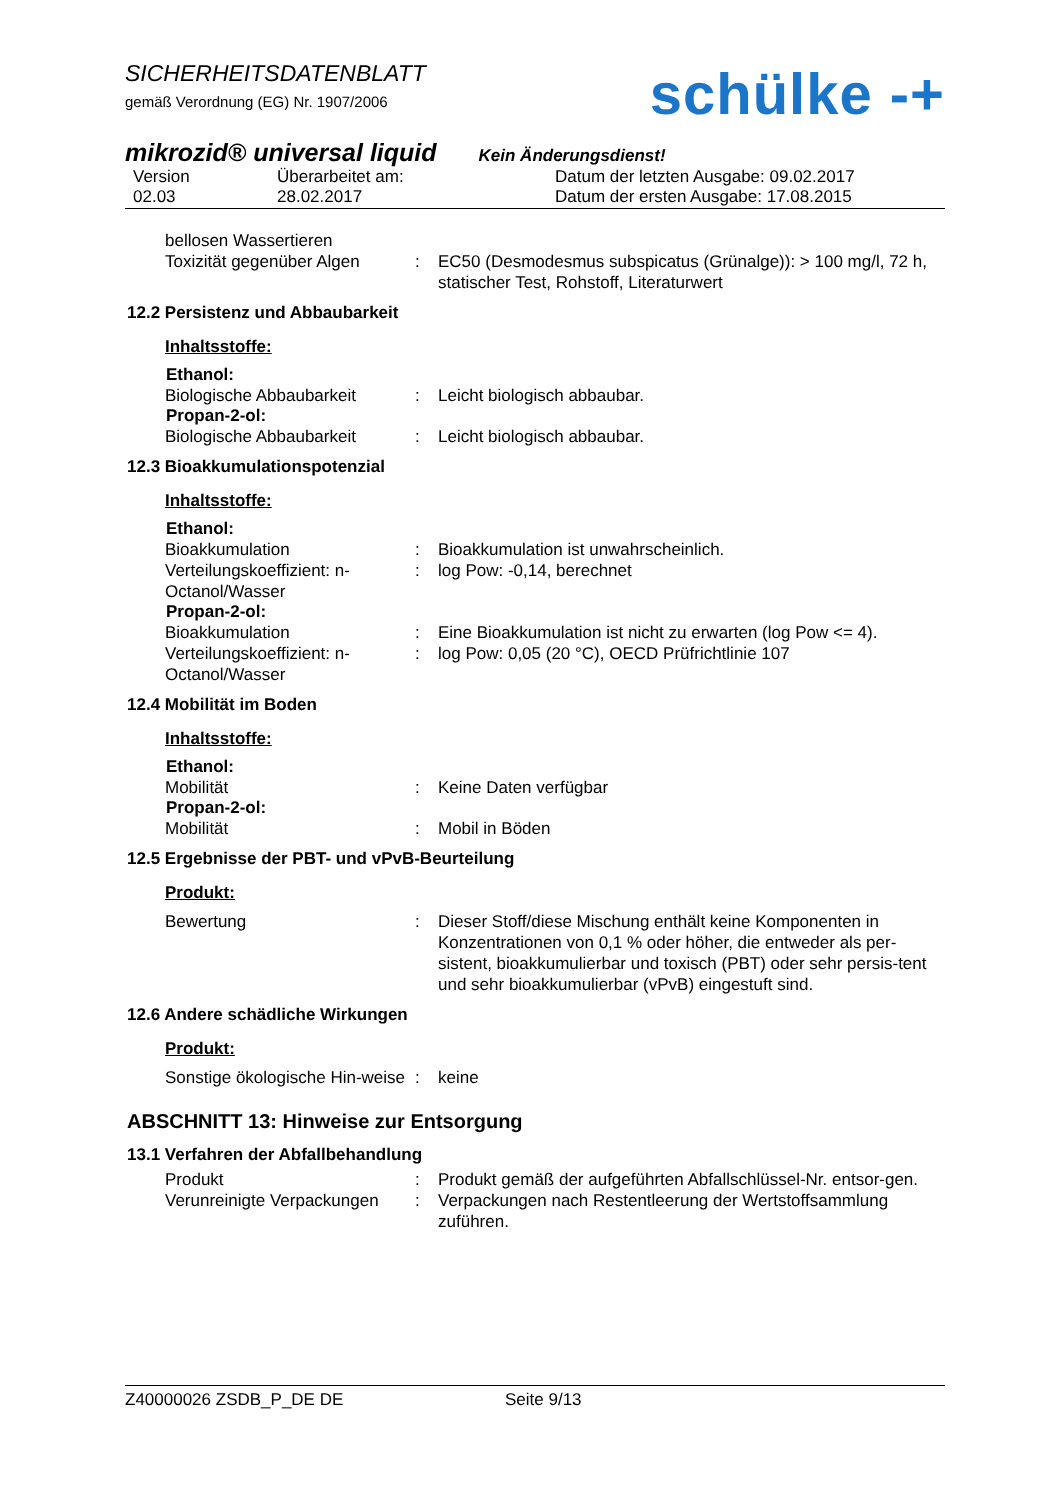SICHERHEITSDATENBLATT
gemäß Verordnung (EG) Nr. 1907/2006
schülke -+
mikrozid® universal liquid Kein Änderungsdienst!
Version
02.03
Überarbeitet am:
28.02.2017
Datum der letzten Ausgabe: 09.02.2017
Datum der ersten Ausgabe: 17.08.2015
bellosen Wassertieren
Toxizität gegenüber Algen
: EC50 (Desmodesmus subspicatus (Grünalge)): > 100 mg/l, 72 h, statischer Test, Rohstoff, Literaturwert
12.2 Persistenz und Abbaubarkeit
Inhaltsstoffe:
Ethanol:
Biologische Abbaubarkeit : Leicht biologisch abbaubar.
Propan-2-ol:
Biologische Abbaubarkeit : Leicht biologisch abbaubar.
12.3 Bioakkumulationspotenzial
Inhaltsstoffe:
Ethanol:
Bioakkumulation : Bioakkumulation ist unwahrscheinlich.
Verteilungskoeffizient: n-Octanol/Wasser
: log Pow: -0,14, berechnet
Propan-2-ol:
Bioakkumulation : Eine Bioakkumulation ist nicht zu erwarten (log Pow <= 4).
Verteilungskoeffizient: n-Octanol/Wasser
: log Pow: 0,05 (20 °C), OECD Prüfrichtlinie 107
12.4 Mobilität im Boden
Inhaltsstoffe:
Ethanol:
Mobilität : Keine Daten verfügbar
Propan-2-ol:
Mobilität : Mobil in Böden
12.5 Ergebnisse der PBT- und vPvB-Beurteilung
Produkt:
Bewertung : Dieser Stoff/diese Mischung enthält keine Komponenten in Konzentrationen von 0,1 % oder höher, die entweder als per-sistent, bioakkumulierbar und toxisch (PBT) oder sehr persis-tent und sehr bioakkumulierbar (vPvB) eingestuft sind.
12.6 Andere schädliche Wirkungen
Produkt:
Sonstige ökologische Hin-weise
: keine
ABSCHNITT 13: Hinweise zur Entsorgung
13.1 Verfahren der Abfallbehandlung
Produkt : Produkt gemäß der aufgeführten Abfallschlüssel-Nr. entsor-gen.
Verunreinigte Verpackungen
: Verpackungen nach Restentleerung der Wertstoffsammlung zuführen.
Z40000026 ZSDB_P_DE DE Seite 9/13